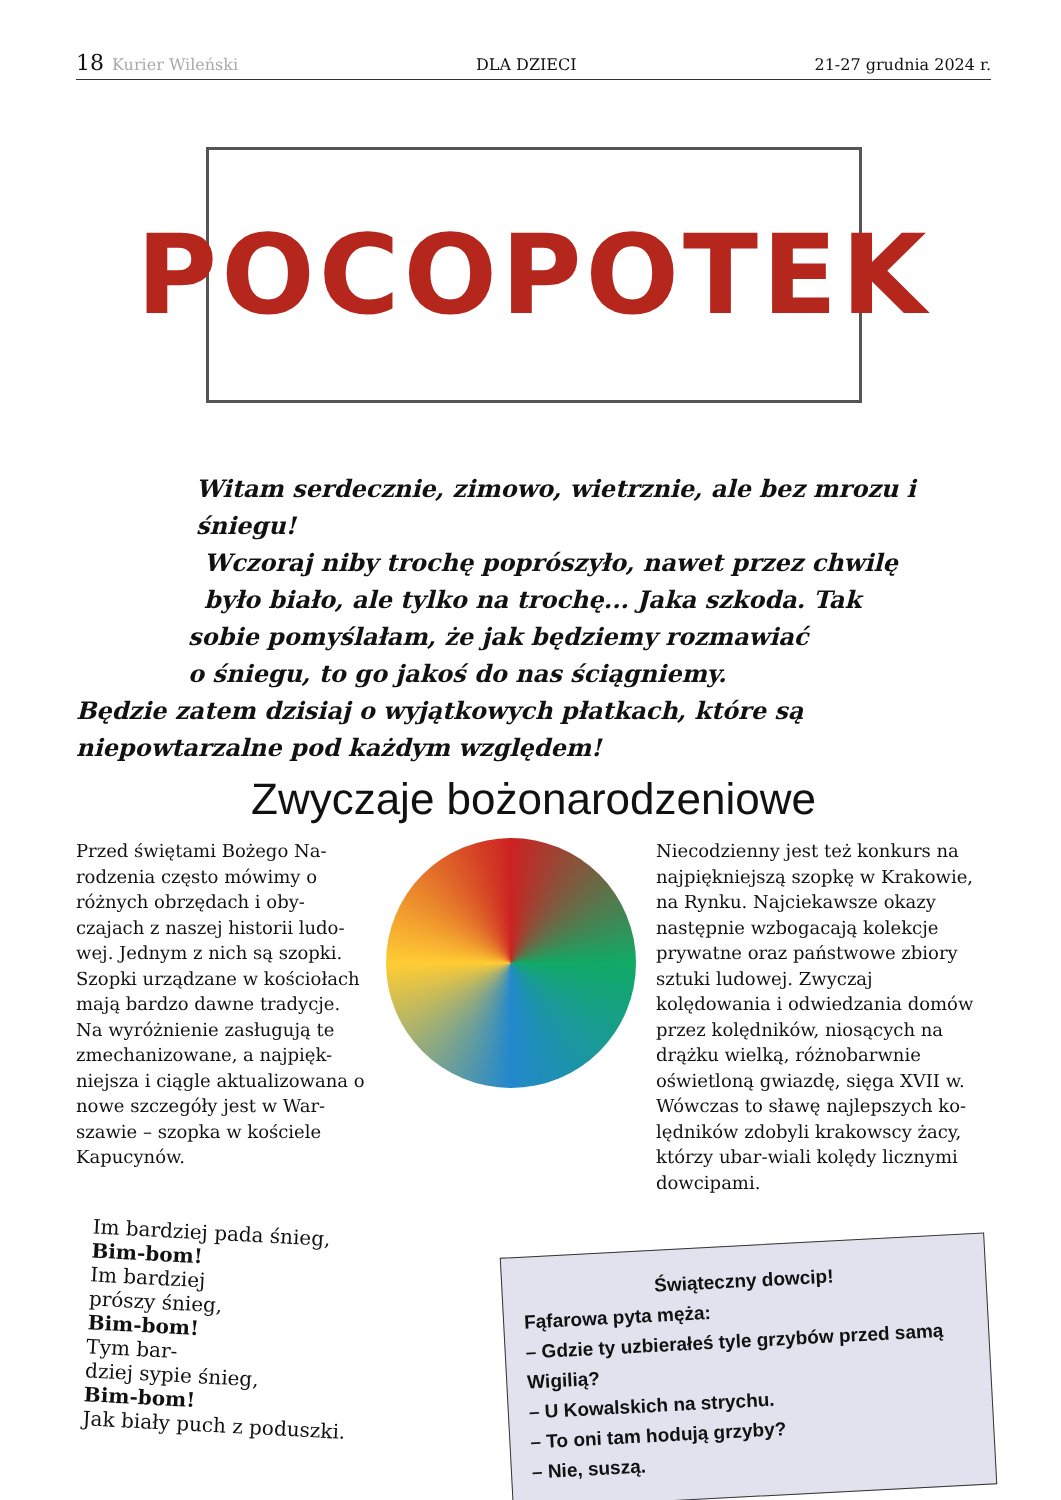18 Kurier Wileński DLA DZIECI 21-27 grudnia 2024 r.
POCOPOTEK
Witam serdecznie, zimowo, wietrznie, ale bez mrozu i śniegu!
Wczoraj niby trochę poprószyło, nawet przez chwilę
było biało, ale tylko na trochę... Jaka szkoda. Tak
sobie pomyślałam, że jak będziemy rozmawiać
o śniegu, to go jakoś do nas ściągniemy.
Będzie zatem dzisiaj o wyjątkowych płatkach, które są
niepowtarzalne pod każdym względem!
Zwyczaje bożonarodzeniowe
Przed świętami Bożego Na-rodzenia często mówimy o różnych obrzędach i oby-czajach z naszej historii ludo-wej. Jednym z nich są szopki. Szopki urządzane w kościołach mają bardzo dawne tradycje. Na wyróżnienie zasługują te zmechanizowane, a najpięk-niejsza i ciągle aktualizowana o nowe szczegóły jest w War-szawie – szopka w kościele Kapucynów.
Niecodzienny jest też konkurs na najpiękniejszą szopkę w Krakowie, na Rynku. Najciekawsze okazy następnie wzbogacają kolekcje prywatne oraz państwowe zbiory sztuki ludowej. Zwyczaj kolędowania i odwiedzania domów przez kolędników, niosących na drążku wielką, różnobarwnie oświetloną gwiazdę, sięga XVII w. Wówczas to sławę najlepszych ko-lędników zdobyli krakowscy żacy, którzy ubar-wiali kolędy licznymi dowcipami.
Im bardziej pada śnieg,
Bim-bom!
Im bardziej
prószy śnieg,
Bim-bom!
Tym bar-
dziej sypie śnieg,
Bim-bom!
Jak biały puch z poduszki.
Świąteczny dowcip!
Fąfarowa pyta męża:
– Gdzie ty uzbierałeś tyle grzybów przed samą Wigilią?
– U Kowalskich na strychu.
– To oni tam hodują grzyby?
– Nie, suszą.